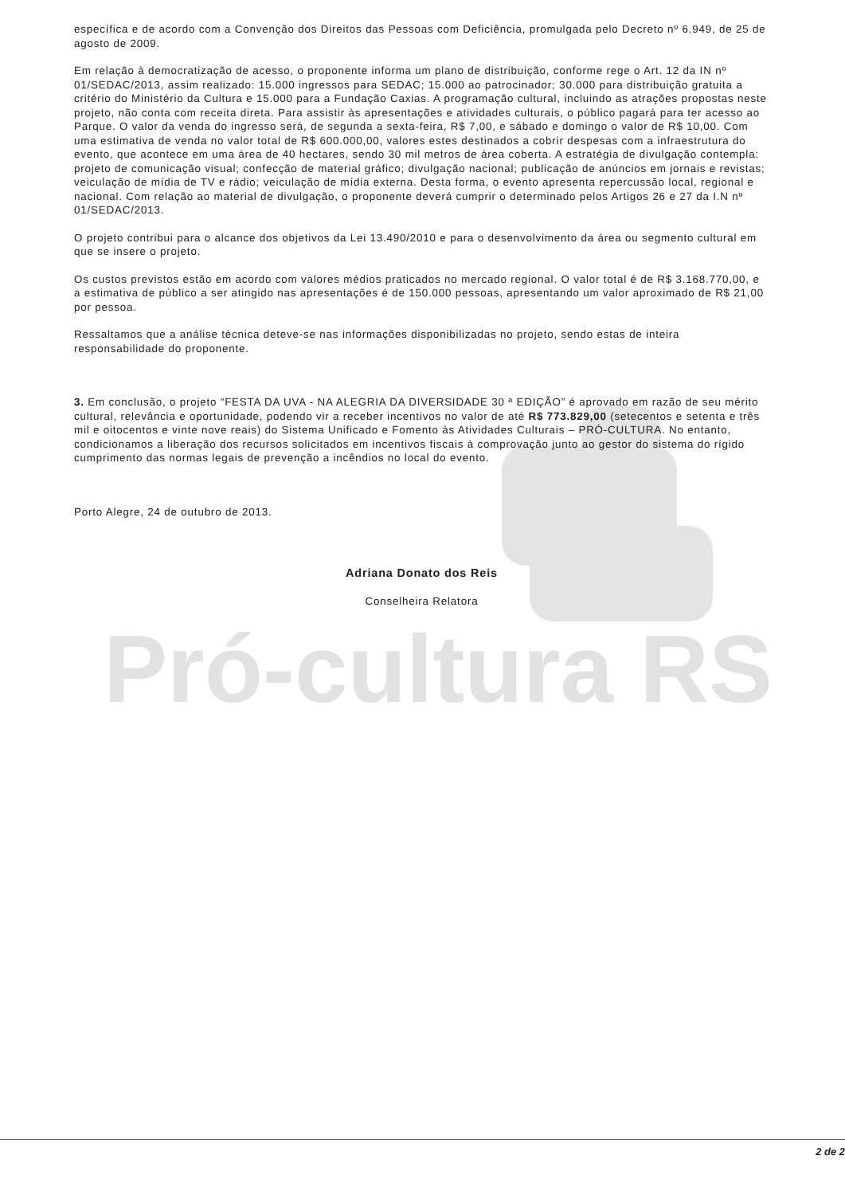Pró-cultura RS
específica e de acordo com a Convenção dos Direitos das Pessoas com Deficiência, promulgada pelo Decreto nº 6.949, de 25 de agosto de 2009.
Em relação à democratização de acesso, o proponente informa um plano de distribuição, conforme rege o Art. 12 da IN nº 01/SEDAC/2013, assim realizado: 15.000 ingressos para SEDAC; 15.000 ao patrocinador; 30.000 para distribuição gratuita a critério do Ministério da Cultura e 15.000 para a Fundação Caxias. A programação cultural, incluindo as atrações propostas neste projeto, não conta com receita direta. Para assistir às apresentações e atividades culturais, o público pagará para ter acesso ao Parque. O valor da venda do ingresso será, de segunda a sexta-feira, R$ 7,00, e sábado e domingo o valor de R$ 10,00. Com uma estimativa de venda no valor total de R$ 600.000,00, valores estes destinados a cobrir despesas com a infraestrutura do evento, que acontece em uma área de 40 hectares, sendo 30 mil metros de área coberta. A estratégia de divulgação contempla: projeto de comunicação visual; confecção de material gráfico; divulgação nacional; publicação de anúncios em jornais e revistas; veiculação de mídia de TV e rádio; veiculação de mídia externa. Desta forma, o evento apresenta repercussão local, regional e nacional. Com relação ao material de divulgação, o proponente deverá cumprir o determinado pelos Artigos 26 e 27 da I.N nº 01/SEDAC/2013.
O projeto contribui para o alcance dos objetivos da Lei 13.490/2010 e para o desenvolvimento da área ou segmento cultural em que se insere o projeto.
Os custos previstos estão em acordo com valores médios praticados no mercado regional. O valor total é de R$ 3.168.770,00, e a estimativa de público a ser atingido nas apresentações é de 150.000 pessoas, apresentando um valor aproximado de R$ 21,00 por pessoa.
Ressaltamos que a análise técnica deteve-se nas informações disponibilizadas no projeto, sendo estas de inteira responsabilidade do proponente.
3. Em conclusão, o projeto “FESTA DA UVA - NA ALEGRIA DA DIVERSIDADE 30 ª EDIÇÃO” é aprovado em razão de seu mérito cultural, relevância e oportunidade, podendo vir a receber incentivos no valor de até R$ 773.829,00 (setecentos e setenta e três mil e oitocentos e vinte nove reais) do Sistema Unificado e Fomento às Atividades Culturais – PRÓ-CULTURA. No entanto, condicionamos a liberação dos recursos solicitados em incentivos fiscais à comprovação junto ao gestor do sistema do rígido cumprimento das normas legais de prevenção a incêndios no local do evento.
Porto Alegre, 24 de outubro de 2013.
Adriana Donato dos Reis
Conselheira Relatora
2 de 2